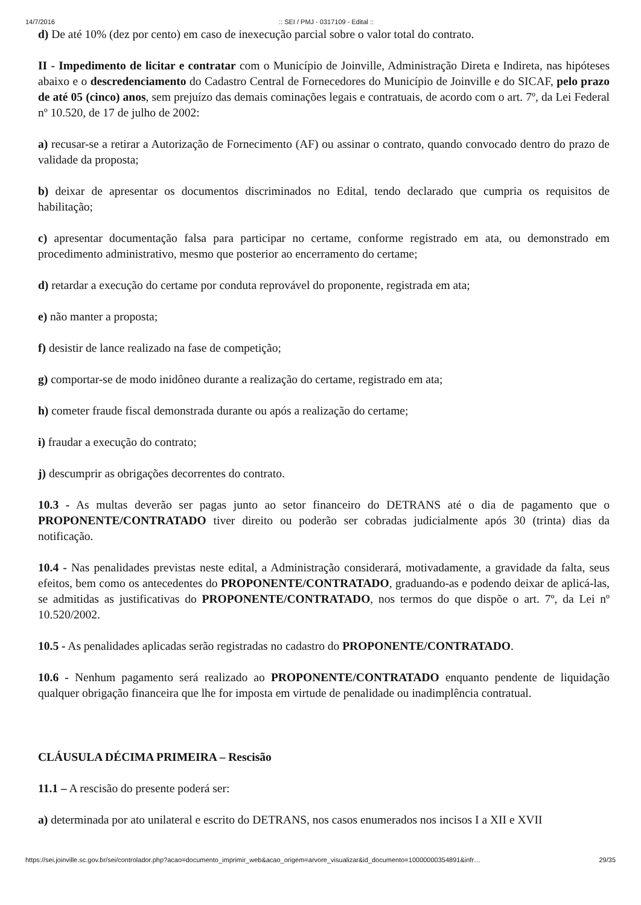14/7/2016:: SEI / PMJ - 0317109 - Edital ::
d) De até 10% (dez por cento) em caso de inexecução parcial sobre o valor total do contrato.
II - Impedimento de licitar e contratar com o Município de Joinville, Administração Direta e Indireta, nas hipóteses abaixo e o descredenciamento do Cadastro Central de Fornecedores do Município de Joinville e do SICAF, pelo prazo de até 05 (cinco) anos, sem prejuízo das demais cominações legais e contratuais, de acordo com o art. 7º, da Lei Federal nº 10.520, de 17 de julho de 2002:
a) recusar-se a retirar a Autorização de Fornecimento (AF) ou assinar o contrato, quando convocado dentro do prazo de validade da proposta;
b) deixar de apresentar os documentos discriminados no Edital, tendo declarado que cumpria os requisitos de habilitação;
c) apresentar documentação falsa para participar no certame, conforme registrado em ata, ou demonstrado em procedimento administrativo, mesmo que posterior ao encerramento do certame;
d) retardar a execução do certame por conduta reprovável do proponente, registrada em ata;
e) não manter a proposta;
f) desistir de lance realizado na fase de competição;
g) comportar-se de modo inidôneo durante a realização do certame, registrado em ata;
h) cometer fraude fiscal demonstrada durante ou após a realização do certame;
i) fraudar a execução do contrato;
j) descumprir as obrigações decorrentes do contrato.
10.3 - As multas deverão ser pagas junto ao setor financeiro do DETRANS até o dia de pagamento que o PROPONENTE/CONTRATADO tiver direito ou poderão ser cobradas judicialmente após 30 (trinta) dias da notificação.
10.4 - Nas penalidades previstas neste edital, a Administração considerará, motivadamente, a gravidade da falta, seus efeitos, bem como os antecedentes do PROPONENTE/CONTRATADO, graduando-as e podendo deixar de aplicá-las, se admitidas as justificativas do PROPONENTE/CONTRATADO, nos termos do que dispõe o art. 7º, da Lei nº 10.520/2002.
10.5 - As penalidades aplicadas serão registradas no cadastro do PROPONENTE/CONTRATADO.
10.6 - Nenhum pagamento será realizado ao PROPONENTE/CONTRATADO enquanto pendente de liquidação qualquer obrigação financeira que lhe for imposta em virtude de penalidade ou inadimplência contratual.
CLÁUSULA DÉCIMA PRIMEIRA – Rescisão
11.1 – A rescisão do presente poderá ser:
a) determinada por ato unilateral e escrito do DETRANS, nos casos enumerados nos incisos I a XII e XVII
https://sei.joinville.sc.gov.br/sei/controlador.php?acao=documento_imprimir_web&acao_origem=arvore_visualizar&id_documento=10000000354891&infr… 29/35